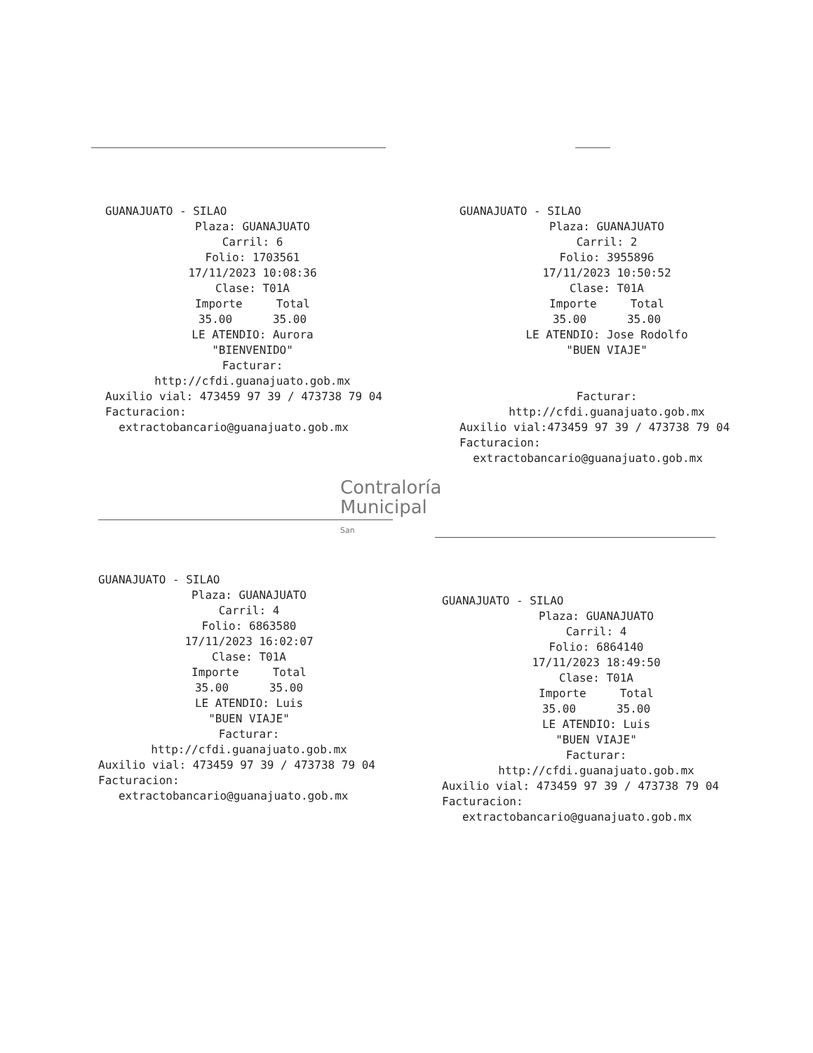GUANAJUATO - SILAO
Plaza: GUANAJUATO
Carril: 6
Folio: 1703561
17/11/2023 10:08:36
Clase: T01A
Importe Total
35.00 35.00
LE ATENDIO: Aurora
"BIENVENIDO"
Facturar:
http://cfdi.guanajuato.gob.mx
Auxilio vial: 473459 97 39 / 473738 79 04
Facturacion:
extractobancario@guanajuato.gob.mx
GUANAJUATO - SILAO
Plaza: GUANAJUATO
Carril: 2
Folio: 3955896
17/11/2023 10:50:52
Clase: T01A
Importe Total
35.00 35.00
LE ATENDIO: Jose Rodolfo
"BUEN VIAJE"
Facturar:
http://cfdi.guanajuato.gob.mx
Auxilio vial:473459 97 39 / 473738 79 04
Facturacion:
extractobancario@guanajuato.gob.mx
Contraloría
Municipal
San
GUANAJUATO - SILAO
Plaza: GUANAJUATO
Carril: 4
Folio: 6863580
17/11/2023 16:02:07
Clase: T01A
Importe Total
35.00 35.00
LE ATENDIO: Luis
"BUEN VIAJE"
Facturar:
http://cfdi.guanajuato.gob.mx
Auxilio vial: 473459 97 39 / 473738 79 04
Facturacion:
extractobancario@guanajuato.gob.mx
GUANAJUATO - SILAO
Plaza: GUANAJUATO
Carril: 4
Folio: 6864140
17/11/2023 18:49:50
Clase: T01A
Importe Total
35.00 35.00
LE ATENDIO: Luis
"BUEN VIAJE"
Facturar:
http://cfdi.guanajuato.gob.mx
Auxilio vial: 473459 97 39 / 473738 79 04
Facturacion:
extractobancario@guanajuato.gob.mx